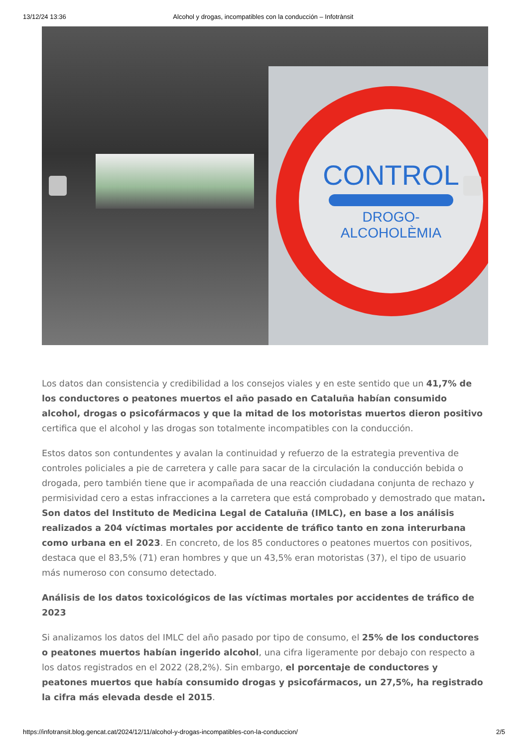13/12/24 13:36 Alcohol y drogas, incompatibles con la conducción – Infotrànsit
CONTROL
DROGO-
ALCOHOLÈMIA
Los datos dan consistencia y credibilidad a los consejos viales y en este sentido que un 41,7% de los conductores o peatones muertos el año pasado en Cataluña habían consumido alcohol, drogas o psicofármacos y que la mitad de los motoristas muertos dieron positivo certifica que el alcohol y las drogas son totalmente incompatibles con la conducción.
Estos datos son contundentes y avalan la continuidad y refuerzo de la estrategia preventiva de controles policiales a pie de carretera y calle para sacar de la circulación la conducción bebida o drogada, pero también tiene que ir acompañada de una reacción ciudadana conjunta de rechazo y permisividad cero a estas infracciones a la carretera que está comprobado y demostrado que matan. Son datos del Instituto de Medicina Legal de Cataluña (IMLC), en base a los análisis realizados a 204 víctimas mortales por accidente de tráfico tanto en zona interurbana como urbana en el 2023. En concreto, de los 85 conductores o peatones muertos con positivos, destaca que el 83,5% (71) eran hombres y que un 43,5% eran motoristas (37), el tipo de usuario más numeroso con consumo detectado.
Análisis de los datos toxicológicos de las víctimas mortales por accidentes de tráfico de 2023
Si analizamos los datos del IMLC del año pasado por tipo de consumo, el 25% de los conductores o peatones muertos habían ingerido alcohol, una cifra ligeramente por debajo con respecto a los datos registrados en el 2022 (28,2%). Sin embargo, el porcentaje de conductores y peatones muertos que había consumido drogas y psicofármacos, un 27,5%, ha registrado la cifra más elevada desde el 2015.
https://infotransit.blog.gencat.cat/2024/12/11/alcohol-y-drogas-incompatibles-con-la-conduccion/ 2/5